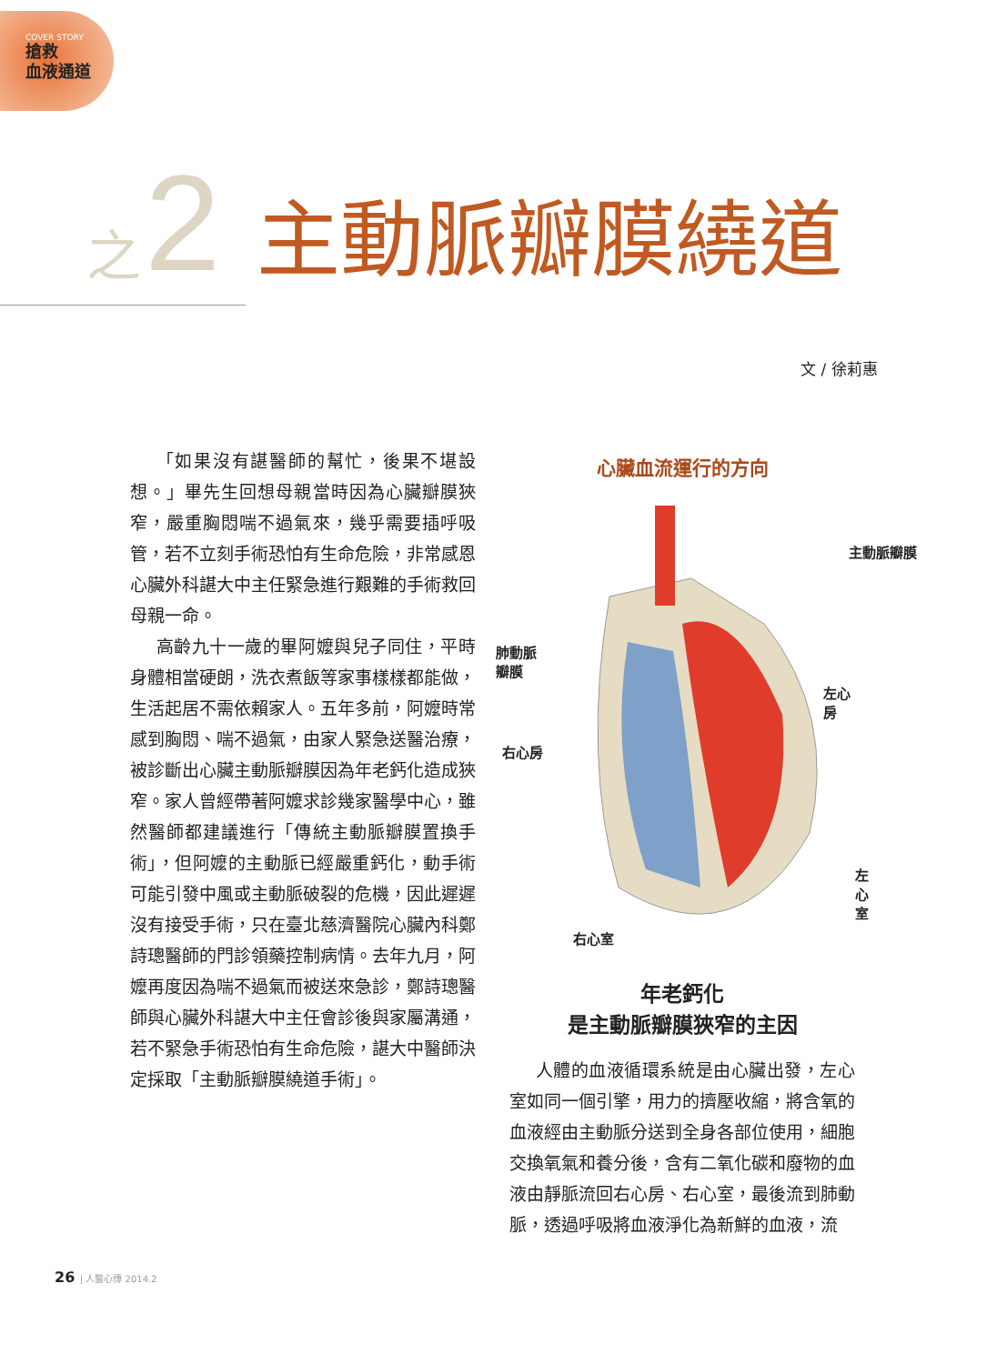COVER STORY
搶救
血液通道
之 2 主動脈瓣膜繞道
文 / 徐莉惠
「如果沒有諶醫師的幫忙，後果不堪設想。」畢先生回想母親當時因為心臟瓣膜狹窄，嚴重胸悶喘不過氣來，幾乎需要插呼吸管，若不立刻手術恐怕有生命危險，非常感恩心臟外科諶大中主任緊急進行艱難的手術救回母親一命。
高齡九十一歲的畢阿嬤與兒子同住，平時身體相當硬朗，洗衣煮飯等家事樣樣都能做，生活起居不需依賴家人。五年多前，阿嬤時常感到胸悶、喘不過氣，由家人緊急送醫治療，被診斷出心臟主動脈瓣膜因為年老鈣化造成狹窄。家人曾經帶著阿嬤求診幾家醫學中心，雖然醫師都建議進行「傳統主動脈瓣膜置換手術」，但阿嬤的主動脈已經嚴重鈣化，動手術可能引發中風或主動脈破裂的危機，因此遲遲沒有接受手術，只在臺北慈濟醫院心臟內科鄭詩璁醫師的門診領藥控制病情。去年九月，阿嬤再度因為喘不過氣而被送來急診，鄭詩璁醫師與心臟外科諶大中主任會診後與家屬溝通，若不緊急手術恐怕有生命危險，諶大中醫師決定採取「主動脈瓣膜繞道手術」。
心臟血流運行的方向
主動脈瓣膜
肺動脈
瓣膜
左心房
右心房
左心室
右心室
年老鈣化
是主動脈瓣膜狹窄的主因
人體的血液循環系統是由心臟出發，左心室如同一個引擎，用力的擠壓收縮，將含氧的血液經由主動脈分送到全身各部位使用，細胞交換氧氣和養分後，含有二氧化碳和廢物的血液由靜脈流回右心房、右心室，最後流到肺動脈，透過呼吸將血液淨化為新鮮的血液，流
26 | 人醫心傳 2014.2